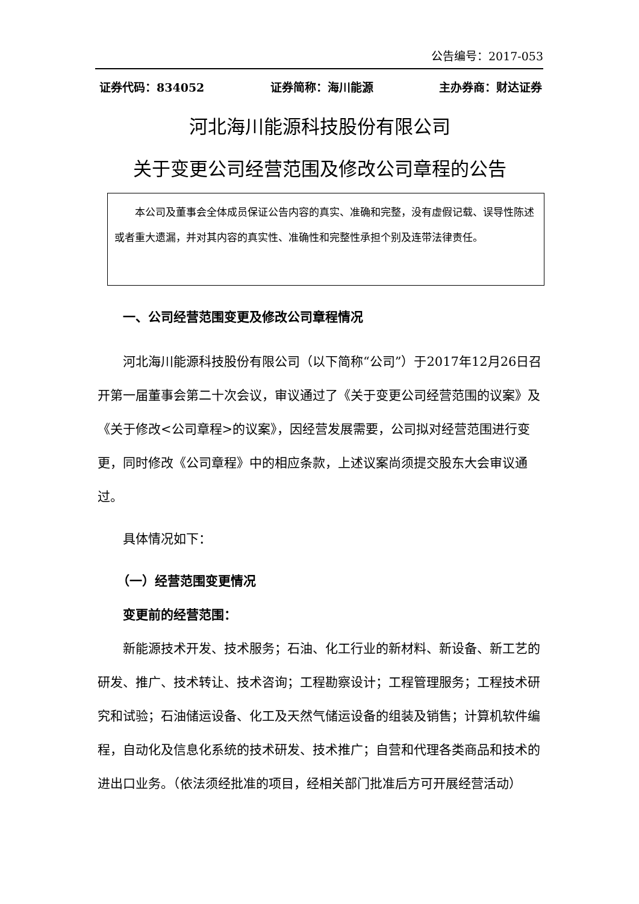公告编号：2017-053
证券代码：834052 证券简称：海川能源 主办券商：财达证券
河北海川能源科技股份有限公司
关于变更公司经营范围及修改公司章程的公告
本公司及董事会全体成员保证公告内容的真实、准确和完整，没有虚假记载、误导性陈述或者重大遗漏，并对其内容的真实性、准确性和完整性承担个别及连带法律责任。
一、公司经营范围变更及修改公司章程情况
河北海川能源科技股份有限公司（以下简称“公司”）于2017年12月26日召开第一届董事会第二十次会议，审议通过了《关于变更公司经营范围的议案》及《关于修改<公司章程>的议案》，因经营发展需要，公司拟对经营范围进行变更，同时修改《公司章程》中的相应条款，上述议案尚须提交股东大会审议通过。
具体情况如下：
（一）经营范围变更情况
变更前的经营范围：
新能源技术开发、技术服务；石油、化工行业的新材料、新设备、新工艺的研发、推广、技术转让、技术咨询；工程勘察设计；工程管理服务；工程技术研究和试验；石油储运设备、化工及天然气储运设备的组装及销售；计算机软件编程，自动化及信息化系统的技术研发、技术推广；自营和代理各类商品和技术的进出口业务。（依法须经批准的项目，经相关部门批准后方可开展经营活动）